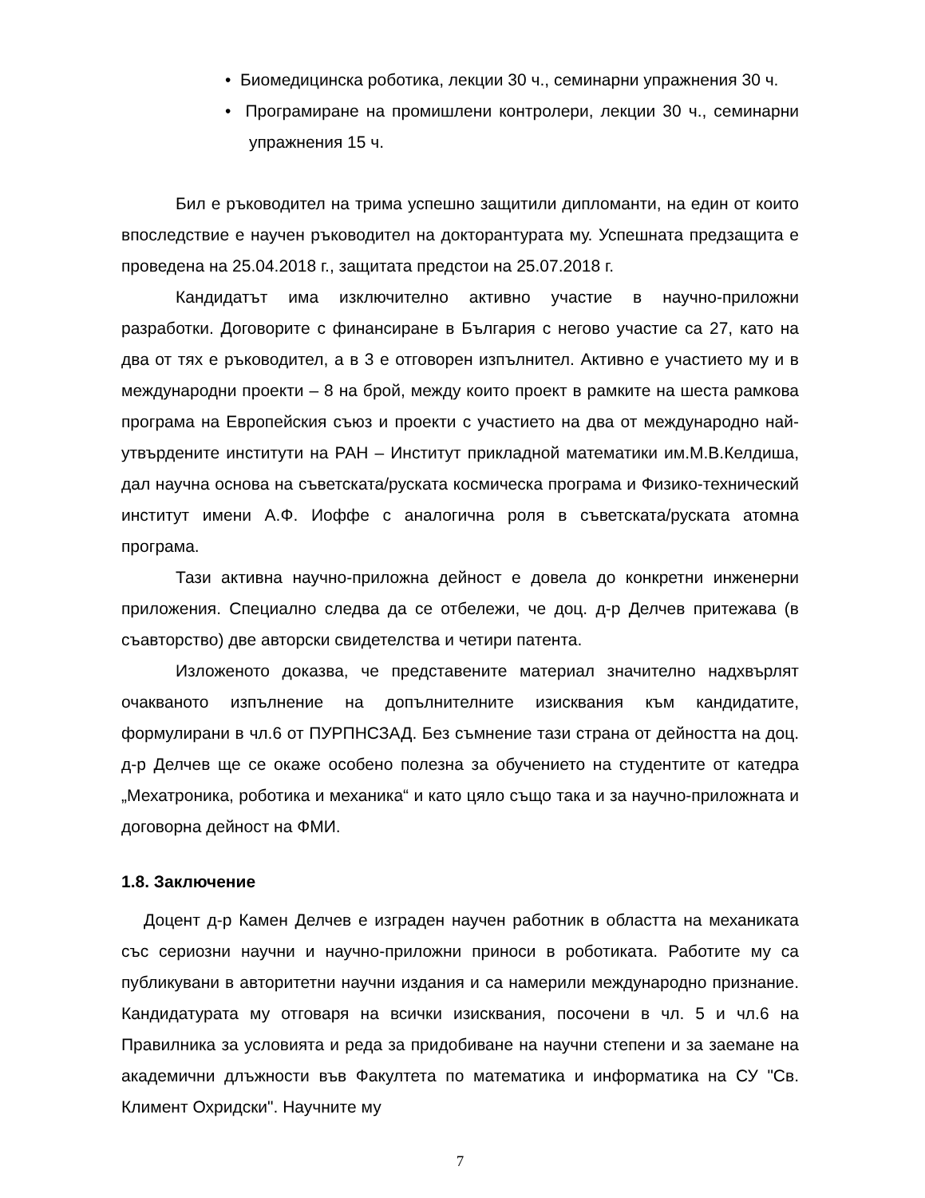• Биомедицинска роботика, лекции 30 ч., семинарни упражнения 30 ч.
• Програмиране на промишлени контролери, лекции 30 ч., семинарни упражнения 15 ч.
Бил е ръководител на трима успешно защитили дипломанти, на един от които впоследствие е научен ръководител на докторантурата му. Успешната предзащита е проведена на 25.04.2018 г., защитата предстои на 25.07.2018 г.
Кандидатът има изключително активно участие в научно-приложни разработки. Договорите с финансиране в България с негово участие са 27, като на два от тях е ръководител, а в 3 е отговорен изпълнител. Активно е участието му и в международни проекти – 8 на брой, между които проект в рамките на шеста рамкова програма на Европейския съюз и проекти с участието на два от международно най-утвърдените институти на РАН – Институт прикладной математики им.М.В.Келдиша, дал научна основа на съветската/руската космическа програма и Физико-технический институт имени А.Ф. Иоффе с аналогична роля в съветската/руската атомна програма.
Тази активна научно-приложна дейност е довела до конкретни инженерни приложения. Специално следва да се отбележи, че доц. д-р Делчев притежава (в съавторство) две авторски свидетелства и четири патента.
Изложеното доказва, че представените материал значително надхвърлят очакваното изпълнение на допълнителните изисквания към кандидатите, формулирани в чл.6 от ПУРПНСЗАД. Без съмнение тази страна от дейността на доц. д-р Делчев ще се окаже особено полезна за обучението на студентите от катедра „Мехатроника, роботика и механика“ и като цяло също така и за научно-приложната и договорна дейност на ФМИ.
1.8. Заключение
Доцент д-р Камен Делчев е изграден научен работник в областта на механиката със сериозни научни и научно-приложни приноси в роботиката. Работите му са публикувани в авторитетни научни издания и са намерили международно признание. Кандидатурата му отговаря на всички изисквания, посочени в чл. 5 и чл.6 на Правилника за условията и реда за придобиване на научни степени и за заемане на академични длъжности във Факултета по математика и информатика на СУ "Св. Климент Охридски". Научните му
7